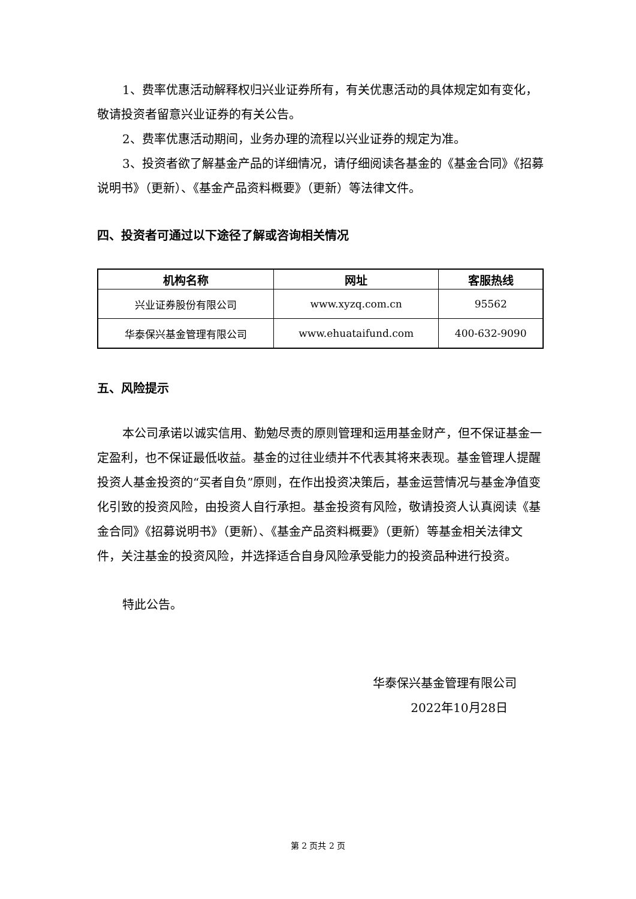1、费率优惠活动解释权归兴业证券所有，有关优惠活动的具体规定如有变化，敬请投资者留意兴业证券的有关公告。
2、费率优惠活动期间，业务办理的流程以兴业证券的规定为准。
3、投资者欲了解基金产品的详细情况，请仔细阅读各基金的《基金合同》《招募说明书》（更新）、《基金产品资料概要》（更新）等法律文件。
四、投资者可通过以下途径了解或咨询相关情况
| 机构名称 | 网址 | 客服热线 |
| --- | --- | --- |
| 兴业证券股份有限公司 | www.xyzq.com.cn | 95562 |
| 华泰保兴基金管理有限公司 | www.ehuataifund.com | 400-632-9090 |
五、风险提示
本公司承诺以诚实信用、勤勉尽责的原则管理和运用基金财产，但不保证基金一定盈利，也不保证最低收益。基金的过往业绩并不代表其将来表现。基金管理人提醒投资人基金投资的“买者自负”原则，在作出投资决策后，基金运营情况与基金净值变化引致的投资风险，由投资人自行承担。基金投资有风险，敬请投资人认真阅读《基金合同》《招募说明书》（更新）、《基金产品资料概要》（更新）等基金相关法律文件，关注基金的投资风险，并选择适合自身风险承受能力的投资品种进行投资。
特此公告。
华泰保兴基金管理有限公司
2022年10月28日
第 2 页共 2 页